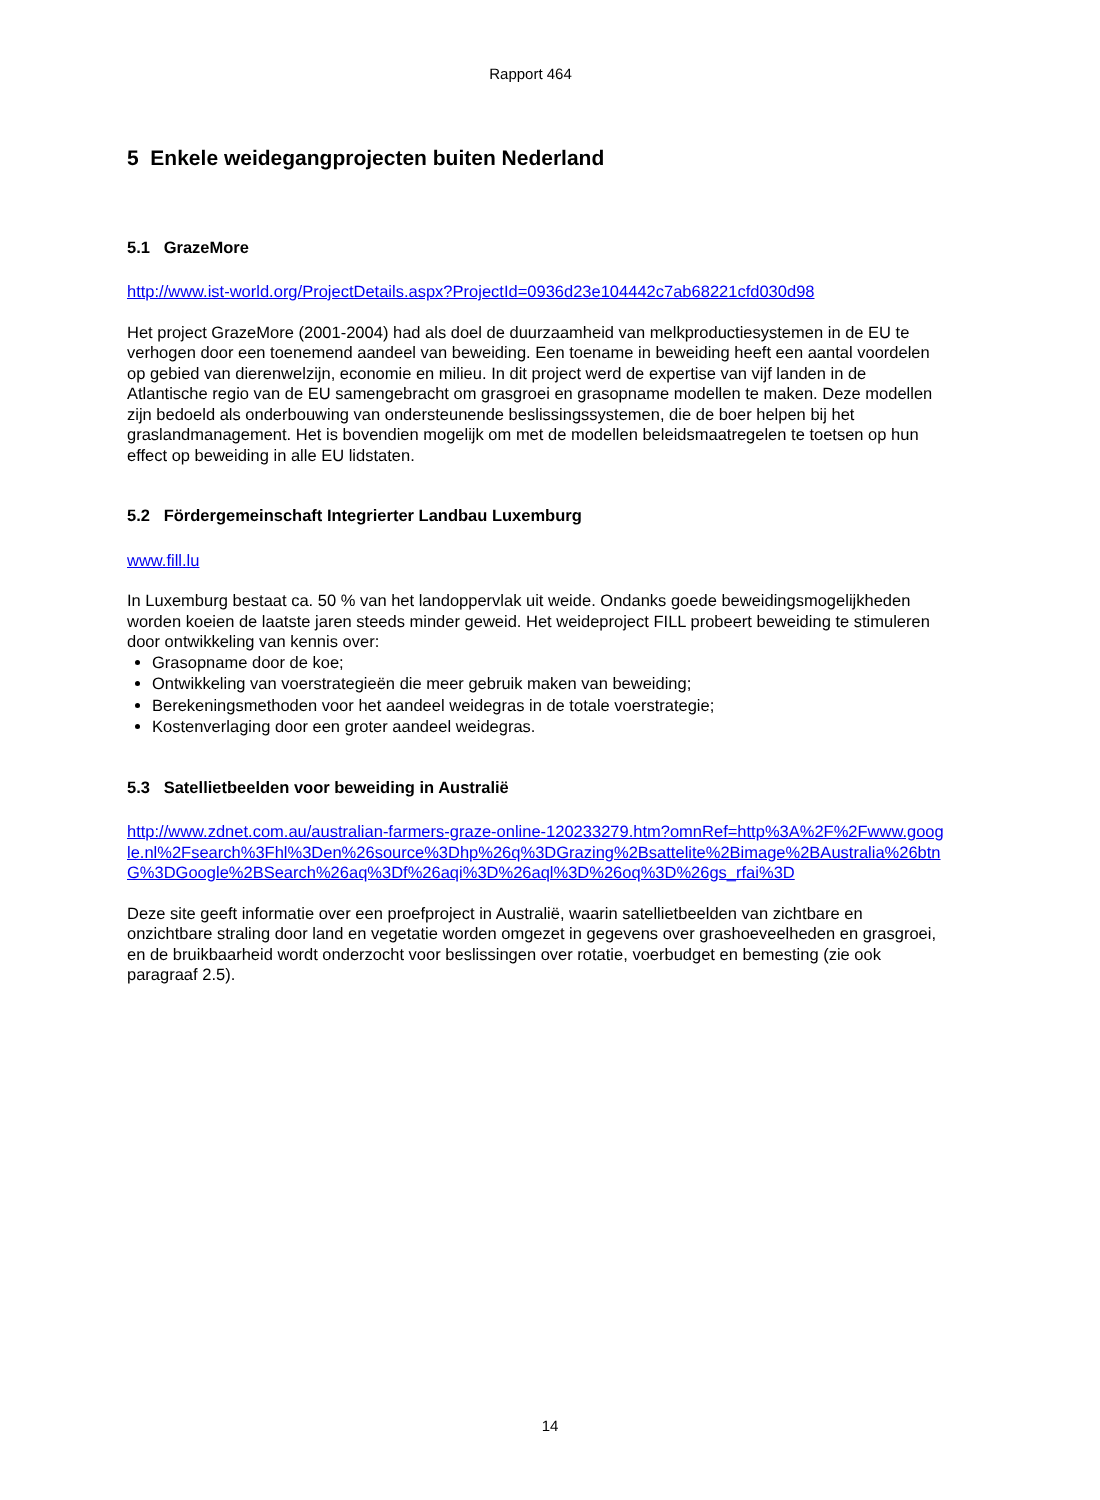Rapport 464
5 Enkele weidegangprojecten buiten Nederland
5.1 GrazeMore
http://www.ist-world.org/ProjectDetails.aspx?ProjectId=0936d23e104442c7ab68221cfd030d98
Het project GrazeMore (2001-2004) had als doel de duurzaamheid van melkproductiesystemen in de EU te verhogen door een toenemend aandeel van beweiding. Een toename in beweiding heeft een aantal voordelen op gebied van dierenwelzijn, economie en milieu. In dit project werd de expertise van vijf landen in de Atlantische regio van de EU samengebracht om grasgroei en grasopname modellen te maken. Deze modellen zijn bedoeld als onderbouwing van ondersteunende beslissingssystemen, die de boer helpen bij het graslandmanagement. Het is bovendien mogelijk om met de modellen beleidsmaatregelen te toetsen op hun effect op beweiding in alle EU lidstaten.
5.2 Fördergemeinschaft Integrierter Landbau Luxemburg
www.fill.lu
In Luxemburg bestaat ca. 50 % van het landoppervlak uit weide. Ondanks goede beweidingsmogelijkheden worden koeien de laatste jaren steeds minder geweid. Het weideproject FILL probeert beweiding te stimuleren door ontwikkeling van kennis over:
Grasopname door de koe;
Ontwikkeling van voerstrategieën die meer gebruik maken van beweiding;
Berekeningsmethoden voor het aandeel weidegras in de totale voerstrategie;
Kostenverlaging door een groter aandeel weidegras.
5.3 Satellietbeelden voor beweiding in Australië
http://www.zdnet.com.au/australian-farmers-graze-online-120233279.htm?omnRef=http%3A%2F%2Fwww.google.nl%2Fsearch%3Fhl%3Den%26source%3Dhp%26q%3DGrazing%2Bsattelite%2Bimage%2BAustralia%26btnG%3DGoogle%2BSearch%26aq%3Df%26aqi%3D%26aql%3D%26oq%3D%26gs_rfai%3D
Deze site geeft informatie over een proefproject in Australië, waarin satellietbeelden van zichtbare en onzichtbare straling door land en vegetatie worden omgezet in gegevens over grashoeveelheden en grasgroei, en de bruikbaarheid wordt onderzocht voor beslissingen over rotatie, voerbudget en bemesting (zie ook paragraaf 2.5).
14